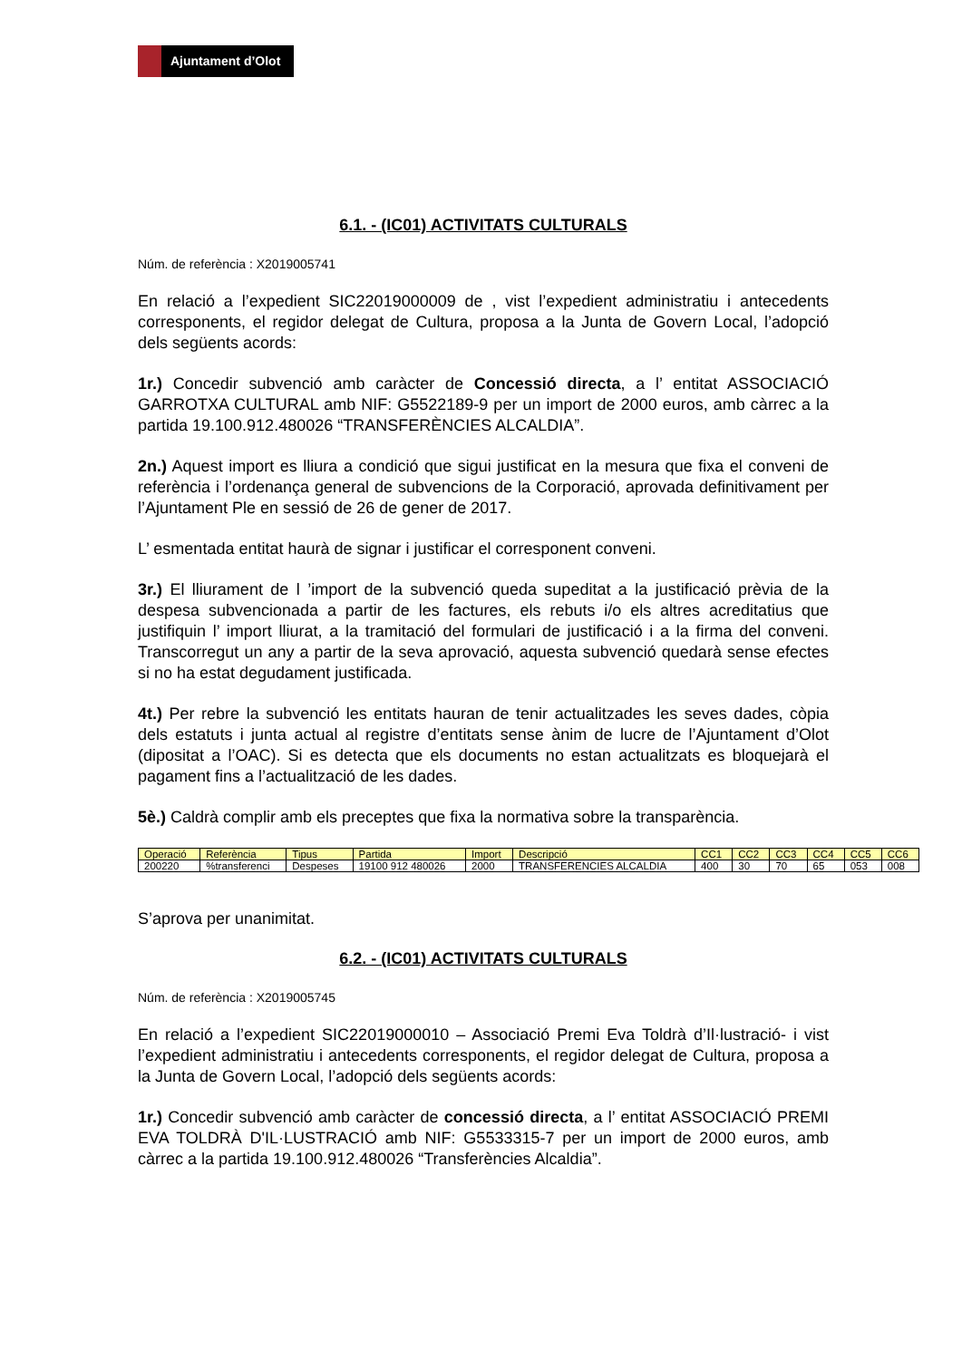Ajuntament d’Olot
6.1. - (IC01) ACTIVITATS CULTURALS
Núm. de referència : X2019005741
En relació a l’expedient SIC22019000009 de , vist l’expedient administratiu i antecedents corresponents, el regidor delegat de Cultura, proposa a la Junta de Govern Local, l’adopció dels següents acords:
1r.) Concedir subvenció amb caràcter de Concessió directa, a l’ entitat ASSOCIACIÓ GARROTXA CULTURAL amb NIF: G5522189-9 per un import de 2000 euros, amb càrrec a la partida 19.100.912.480026 “TRANSFERÈNCIES ALCALDIA”.
2n.) Aquest import es lliura a condició que sigui justificat en la mesura que fixa el conveni de referència i l’ordenança general de subvencions de la Corporació, aprovada definitivament per l’Ajuntament Ple en sessió de 26 de gener de 2017.
L’ esmentada entitat haurà de signar i justificar el corresponent conveni.
3r.) El lliurament de l ’import de la subvenció queda supeditat a la justificació prèvia de la despesa subvencionada a partir de les factures, els rebuts i/o els altres acreditatius que justifiquin l’ import lliurat, a la tramitació del formulari de justificació i a la firma del conveni. Transcorregut un any a partir de la seva aprovació, aquesta subvenció quedarà sense efectes si no ha estat degudament justificada.
4t.) Per rebre la subvenció les entitats hauran de tenir actualitzades les seves dades, còpia dels estatuts i junta actual al registre d’entitats sense ànim de lucre de l’Ajuntament d’Olot (dipositat a l’OAC). Si es detecta que els documents no estan actualitzats es bloquejarà el pagament fins a l’actualització de les dades.
5è.) Caldrà complir amb els preceptes que fixa la normativa sobre la transparència.
| Operació | Referència | Tipus | Partida | Import | Descripció | CC1 | CC2 | CC3 | CC4 | CC5 | CC6 |
| 200220 | %transferenci | Despeses | 19100 912 480026 | 2000 | TRANSFERENCIES ALCALDIA | 400 | 30 | 70 | 65 | 053 | 008 |
S’aprova per unanimitat.
6.2. - (IC01) ACTIVITATS CULTURALS
Núm. de referència : X2019005745
En relació a l’expedient SIC22019000010 – Associació Premi Eva Toldrà d’Il·lustració- i vist l’expedient administratiu i antecedents corresponents, el regidor delegat de Cultura, proposa a la Junta de Govern Local, l’adopció dels següents acords:
1r.) Concedir subvenció amb caràcter de concessió directa, a l’ entitat ASSOCIACIÓ PREMI EVA TOLDRÀ D'IL·LUSTRACIÓ amb NIF: G5533315-7 per un import de 2000 euros, amb càrrec a la partida 19.100.912.480026 “Transferències Alcaldia”.